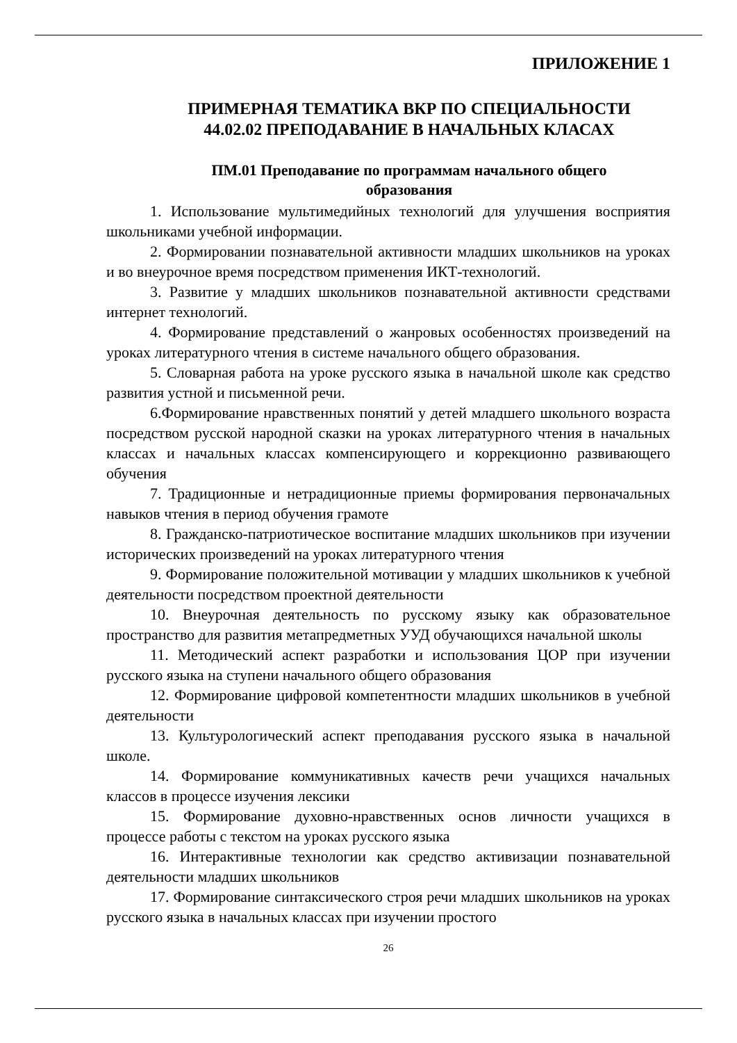ПРИЛОЖЕНИЕ 1
ПРИМЕРНАЯ ТЕМАТИКА ВКР ПО СПЕЦИАЛЬНОСТИ
44.02.02 ПРЕПОДАВАНИЕ В НАЧАЛЬНЫХ КЛАСАХ
ПМ.01 Преподавание по программам начального общего
образования
1. Использование мультимедийных технологий для улучшения восприятия школьниками учебной информации.
2. Формировании познавательной активности младших школьников на уроках и во внеурочное время посредством применения ИКТ-технологий.
3. Развитие у младших школьников познавательной активности средствами интернет технологий.
4. Формирование представлений о жанровых особенностях произведений на уроках литературного чтения в системе начального общего образования.
5. Словарная работа на уроке русского языка в начальной школе как средство развития устной и письменной речи.
6.Формирование нравственных понятий у детей младшего школьного возраста посредством русской народной сказки на уроках литературного чтения в начальных классах и начальных классах компенсирующего и коррекционно развивающего обучения
7. Традиционные и нетрадиционные приемы формирования первоначальных навыков чтения в период обучения грамоте
8. Гражданско-патриотическое воспитание младших школьников при изучении исторических произведений на уроках литературного чтения
9. Формирование положительной мотивации у младших школьников к учебной деятельности посредством проектной деятельности
10. Внеурочная деятельность по русскому языку как образовательное пространство для развития метапредметных УУД обучающихся начальной школы
11. Методический аспект разработки и использования ЦОР при изучении русского языка на ступени начального общего образования
12. Формирование цифровой компетентности младших школьников в учебной деятельности
13. Культурологический аспект преподавания русского языка в начальной школе.
14. Формирование коммуникативных качеств речи учащихся начальных классов в процессе изучения лексики
15. Формирование духовно-нравственных основ личности учащихся в процессе работы с текстом на уроках русского языка
16. Интерактивные технологии как средство активизации познавательной деятельности младших школьников
17. Формирование синтаксического строя речи младших школьников на уроках русского языка в начальных классах при изучении простого
26